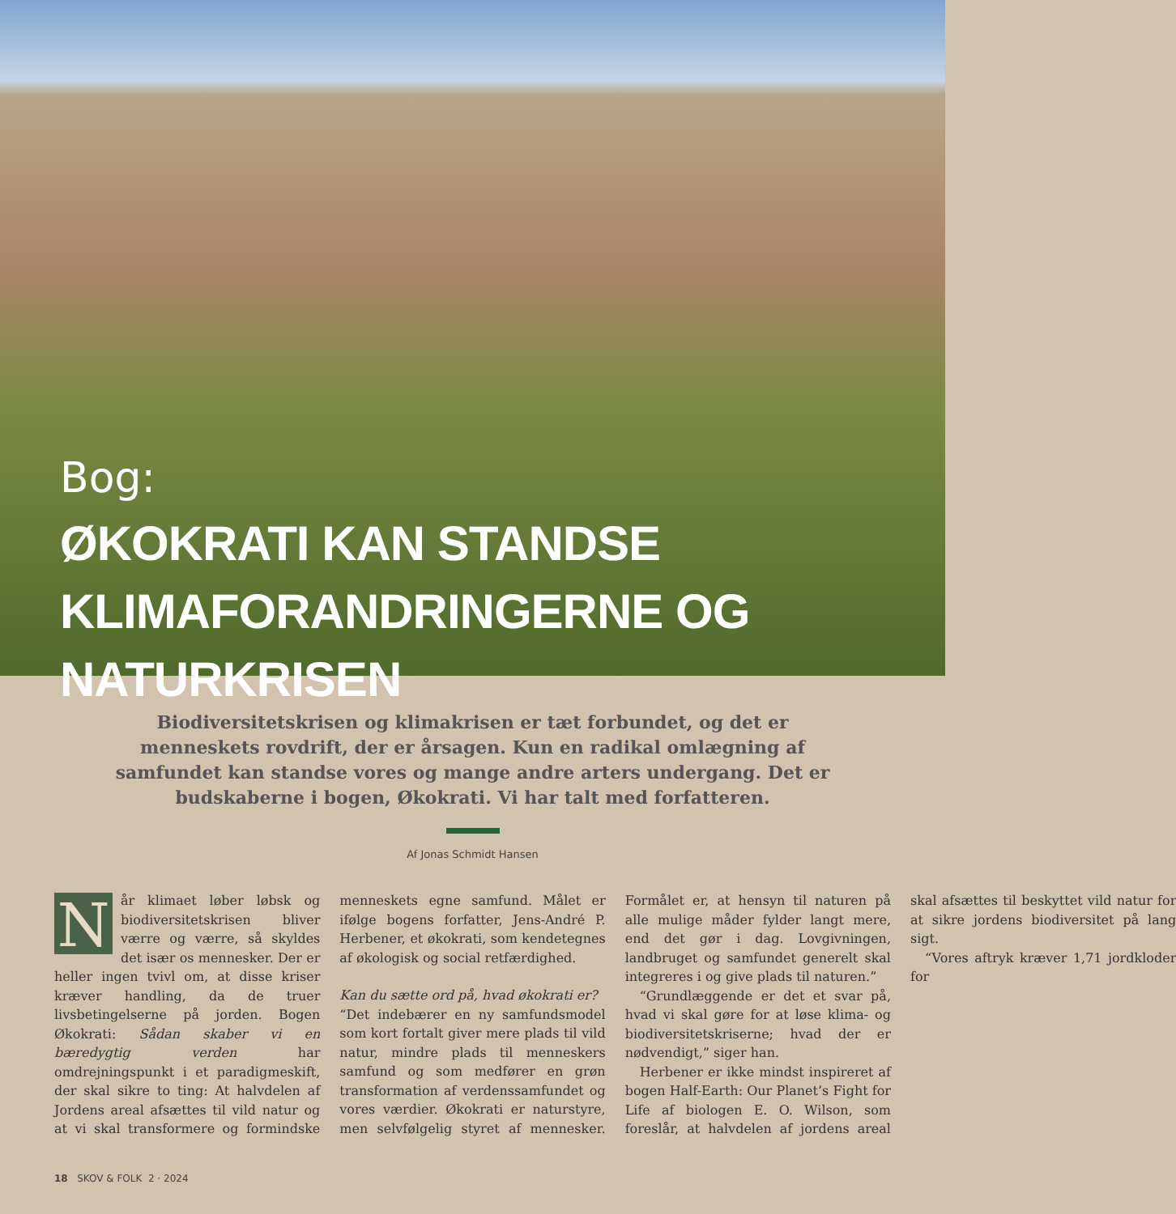Bog:
ØKOKRATI KAN STANDSE
KLIMAFORANDRINGERNE OG NATURKRISEN
Biodiversitetskrisen og klimakrisen er tæt forbundet, og det er menneskets rovdrift, der er årsagen. Kun en radikal omlægning af samfundet kan standse vores og mange andre arters undergang. Det er budskaberne i bogen, Økokrati. Vi har talt med forfatteren.
Af Jonas Schmidt Hansen
Når klimaet løber løbsk og biodiversitetskrisen bliver værre og værre, så skyldes det især os mennesker. Der er heller ingen tvivl om, at disse kriser kræver handling, da de truer livsbetingelserne på jorden. Bogen Økokrati: Sådan skaber vi en bæredygtig verden har omdrejningspunkt i et paradigmeskift, der skal sikre to ting: At halvdelen af Jordens areal afsættes til vild natur og at vi skal transformere og formindske menneskets egne samfund. Målet er ifølge bogens forfatter, Jens-André P. Herbener, et økokrati, som kendetegnes af økologisk og social retfærdighed.
Kan du sætte ord på, hvad økokrati er?
“Det indebærer en ny samfundsmodel som kort fortalt giver mere plads til vild natur, mindre plads til menneskers samfund og som medfører en grøn transformation af verdenssamfundet og vores værdier. Økokrati er naturstyre, men selvfølgelig styret af mennesker. Formålet er, at hensyn til naturen på alle mulige måder fylder langt mere, end det gør i dag. Lovgivningen, landbruget og samfundet generelt skal integreres i og give plads til naturen.”
“Grundlæggende er det et svar på, hvad vi skal gøre for at løse klima- og biodiversitetskriserne; hvad der er nødvendigt,” siger han.
Herbener er ikke mindst inspireret af bogen Half-Earth: Our Planet’s Fight for Life af biologen E. O. Wilson, som foreslår, at halvdelen af jordens areal skal afsættes til beskyttet vild natur for at sikre jordens biodiversitet på lang sigt.
“Vores aftryk kræver 1,71 jordkloder for
18 SKOV & FOLK 2 · 2024